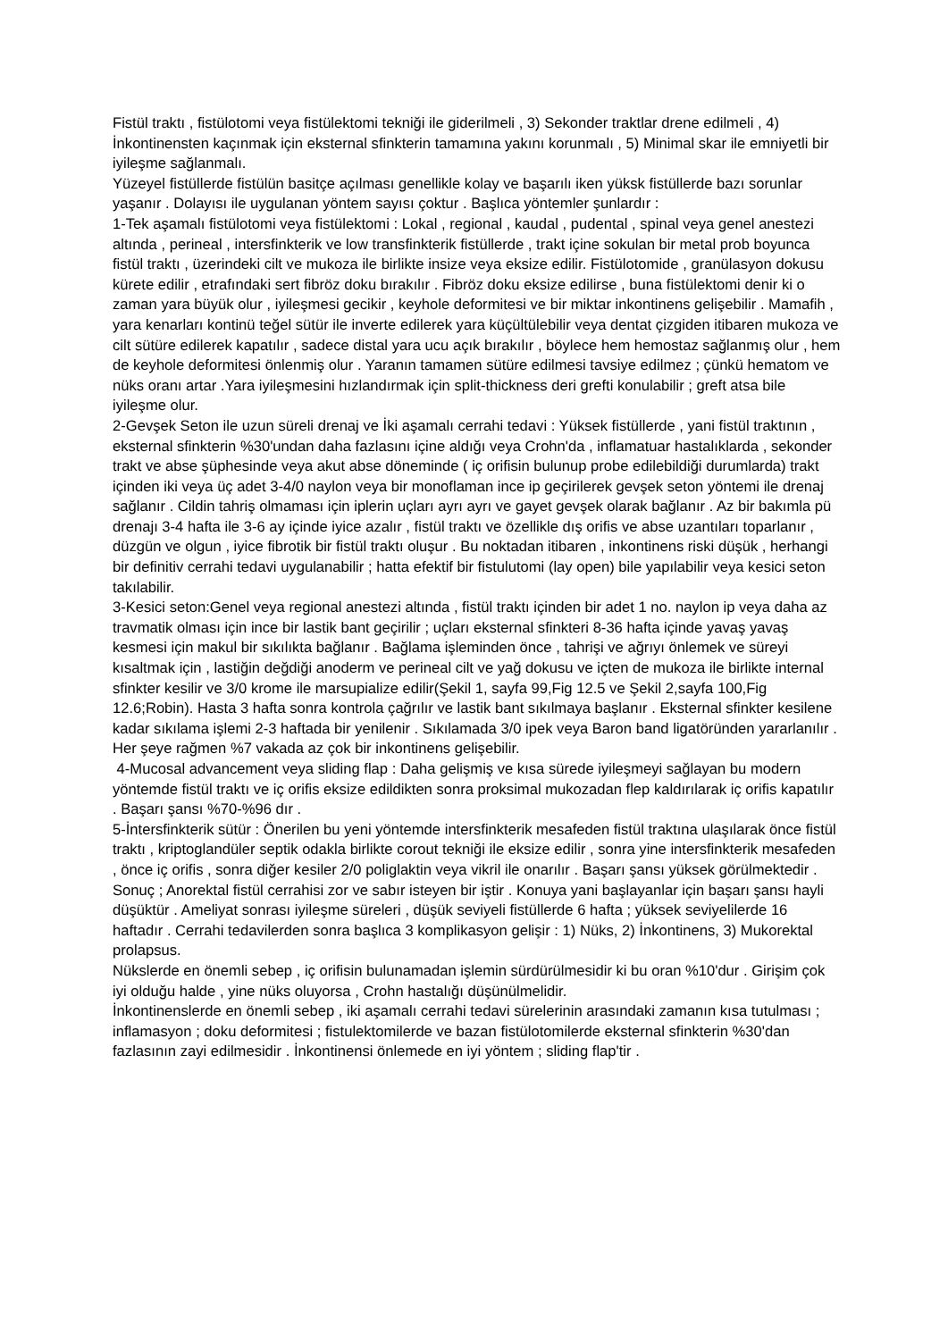Fistül traktı , fistülotomi veya fistülektomi tekniği ile giderilmeli , 3) Sekonder traktlar drene edilmeli , 4) İnkontinensten kaçınmak için eksternal sfinkterin tamamına yakını korunmalı , 5) Minimal skar ile emniyetli bir iyileşme sağlanmalı.
Yüzeyel fistüllerde fistülün basitçe açılması genellikle kolay ve başarılı iken yüksk fistüllerde bazı sorunlar yaşanır . Dolayısı ile uygulanan yöntem sayısı çoktur . Başlıca yöntemler şunlardır :
1-Tek aşamalı fistülotomi veya fistülektomi : Lokal , regional , kaudal , pudental , spinal veya genel anestezi altında , perineal , intersfinkterik ve low transfinkterik fistüllerde , trakt içine sokulan bir metal prob boyunca fistül traktı , üzerindeki cilt ve mukoza ile birlikte insize veya eksize edilir. Fistülotomide , granülasyon dokusu kürete edilir , etrafındaki sert fibröz doku bırakılır . Fibröz doku eksize edilirse , buna fistülektomi denir ki o zaman yara büyük olur , iyileşmesi gecikir , keyhole deformitesi ve bir miktar inkontinens gelişebilir . Mamafih , yara kenarları kontinü teğel sütür ile inverte edilerek yara küçültülebilir veya dentat çizgiden itibaren mukoza ve cilt sütüre edilerek kapatılır , sadece distal yara ucu açık bırakılır , böylece hem hemostaz sağlanmış olur , hem de keyhole deformitesi önlenmiş olur . Yaranın tamamen sütüre edilmesi tavsiye edilmez ; çünkü hematom ve nüks oranı artar .Yara iyileşmesini hızlandırmak için split-thickness deri grefti konulabilir ; greft atsa bile iyileşme olur.
2-Gevşek Seton ile uzun süreli drenaj ve İki aşamalı cerrahi tedavi : Yüksek fistüllerde , yani fistül traktının , eksternal sfinkterin %30'undan daha fazlasını içine aldığı veya Crohn'da , inflamatuar hastalıklarda , sekonder trakt ve abse şüphesinde veya akut abse döneminde ( iç orifisin bulunup probe edilebildiği durumlarda) trakt içinden iki veya üç adet 3-4/0 naylon veya bir monoflaman ince ip geçirilerek gevşek seton yöntemi ile drenaj sağlanır . Cildin tahriş olmaması için iplerin uçları ayrı ayrı ve gayet gevşek olarak bağlanır . Az bir bakımla pü drenajı 3-4 hafta ile 3-6 ay içinde iyice azalır , fistül traktı ve özellikle dış orifis ve abse uzantıları toparlanır , düzgün ve olgun , iyice fibrotik bir fistül traktı oluşur . Bu noktadan itibaren , inkontinens riski düşük , herhangi bir definitiv cerrahi tedavi uygulanabilir ; hatta efektif bir fistulutomi (lay open) bile yapılabilir veya kesici seton takılabilir.
3-Kesici seton:Genel veya regional anestezi altında , fistül traktı içinden bir adet 1 no. naylon ip veya daha az travmatik olması için ince bir lastik bant geçirilir ; uçları eksternal sfinkteri 8-36 hafta içinde yavaş yavaş kesmesi için makul bir sıkılıkta bağlanır . Bağlama işleminden önce , tahrişi ve ağrıyı önlemek ve süreyi kısaltmak için , lastiğin değdiği anoderm ve perineal cilt ve yağ dokusu ve içten de mukoza ile birlikte internal sfinkter kesilir ve 3/0 krome ile marsupialize edilir(Şekil 1, sayfa 99,Fig 12.5 ve Şekil 2,sayfa 100,Fig 12.6;Robin). Hasta 3 hafta sonra kontrola çağrılır ve lastik bant sıkılmaya başlanır . Eksternal sfinkter kesilene kadar sıkılama işlemi 2-3 haftada bir yenilenir . Sıkılamada 3/0 ipek veya Baron band ligatöründen yararlanılır . Her şeye rağmen %7 vakada az çok bir inkontinens gelişebilir.
4-Mucosal advancement veya sliding flap : Daha gelişmiş ve kısa sürede iyileşmeyi sağlayan bu modern yöntemde fistül traktı ve iç orifis eksize edildikten sonra proksimal mukozadan flep kaldırılarak iç orifis kapatılır . Başarı şansı %70-%96 dır .
5-İntersfinkterik sütür : Önerilen bu yeni yöntemde intersfinkterik mesafeden fistül traktına ulaşılarak önce fistül traktı , kriptoglandüler septik odakla birlikte corout tekniği ile eksize edilir , sonra yine intersfinkterik mesafeden , önce iç orifis , sonra diğer kesiler 2/0 poliglaktin veya vikril ile onarılır . Başarı şansı yüksek görülmektedir .
Sonuç ; Anorektal fistül cerrahisi zor ve sabır isteyen bir iştir . Konuya yani başlayanlar için başarı şansı hayli düşüktür . Ameliyat sonrası iyileşme süreleri , düşük seviyeli fistüllerde 6 hafta ; yüksek seviyelilerde 16 haftadır . Cerrahi tedavilerden sonra başlıca 3 komplikasyon gelişir : 1) Nüks, 2) İnkontinens, 3) Mukorektal prolapsus.
Nükslerde en önemli sebep , iç orifisin bulunamadan işlemin sürdürülmesidir ki bu oran %10'dur . Girişim çok iyi olduğu halde , yine nüks oluyorsa , Crohn hastalığı düşünülmelidir.
İnkontinenslerde en önemli sebep , iki aşamalı cerrahi tedavi sürelerinin arasındaki zamanın kısa tutulması ; inflamasyon ; doku deformitesi ; fistulektomilerde ve bazan fistülotomilerde eksternal sfinkterin %30'dan fazlasının zayi edilmesidir . İnkontinensi önlemede en iyi yöntem ; sliding flap'tir .